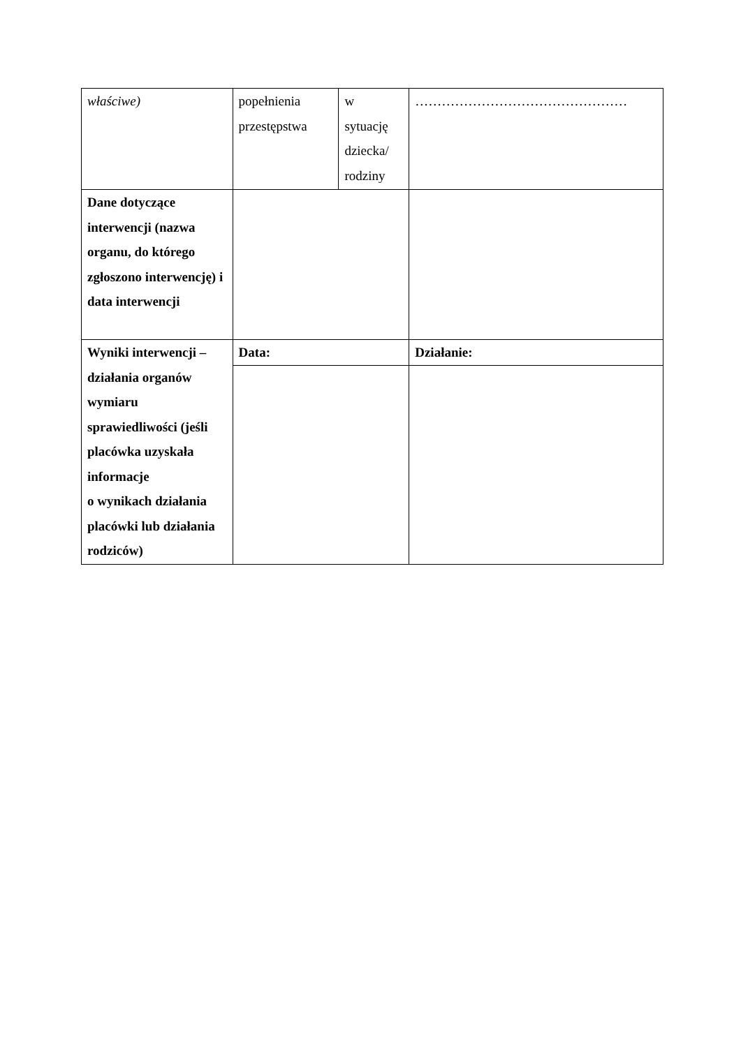| właściwe) | popełnienia przestępstwa | w sytuację dziecka/ rodziny | ………………………………………… |
| Dane dotyczące interwencji (nazwa organu, do którego zgłoszono interwencję) i data interwencji | | | |
| Wyniki interwencji – działania organów wymiaru sprawiedliwości (jeśli placówka uzyskała informacje o wynikach działania placówki lub działania rodziców) | Data: | | Działanie: |